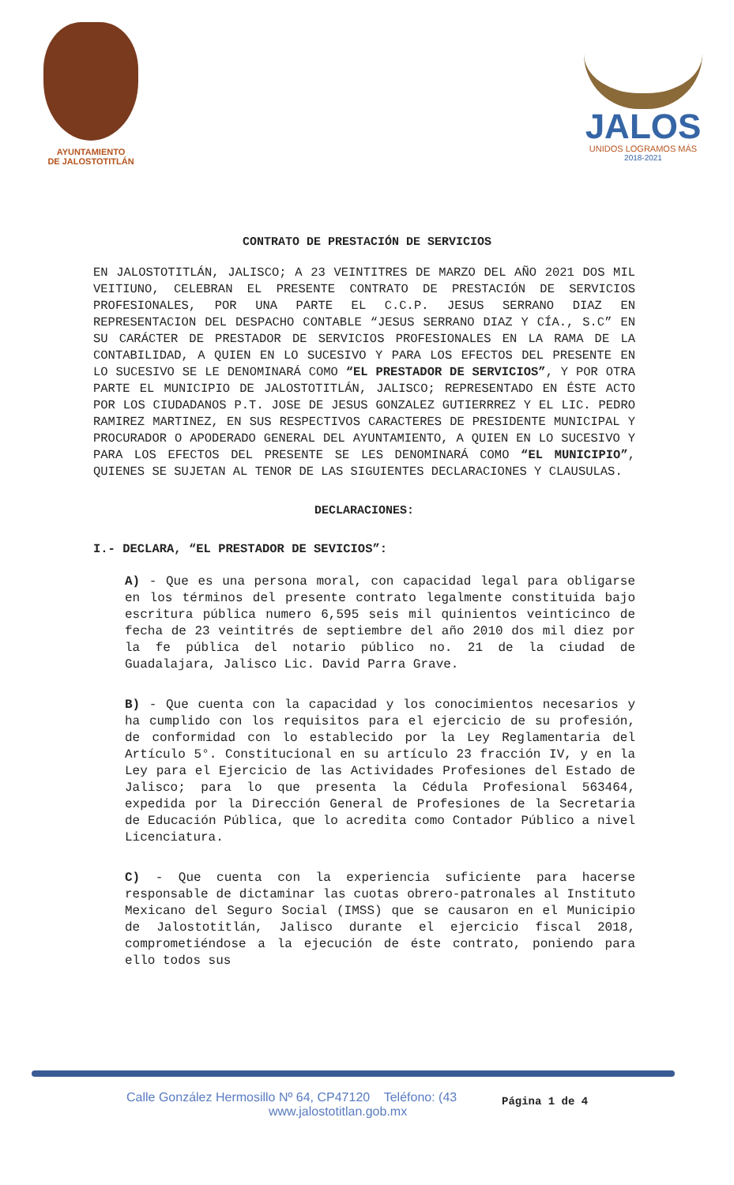AYUNTAMIENTO
DE JALOSTOTITLÁN
JALOS
UNIDOS LOGRAMOS MÁS
2018-2021
CONTRATO DE PRESTACIÓN DE SERVICIOS
EN JALOSTOTITLÁN, JALISCO; A 23 VEINTITRES DE MARZO DEL AÑO 2021 DOS MIL VEITIUNO, CELEBRAN EL PRESENTE CONTRATO DE PRESTACIÓN DE SERVICIOS PROFESIONALES, POR UNA PARTE EL C.C.P. JESUS SERRANO DIAZ EN REPRESENTACION DEL DESPACHO CONTABLE “JESUS SERRANO DIAZ Y CÍA., S.C” EN SU CARÁCTER DE PRESTADOR DE SERVICIOS PROFESIONALES EN LA RAMA DE LA CONTABILIDAD, A QUIEN EN LO SUCESIVO Y PARA LOS EFECTOS DEL PRESENTE EN LO SUCESIVO SE LE DENOMINARÁ COMO “EL PRESTADOR DE SERVICIOS”, Y POR OTRA PARTE EL MUNICIPIO DE JALOSTOTITLÁN, JALISCO; REPRESENTADO EN ÉSTE ACTO POR LOS CIUDADANOS P.T. JOSE DE JESUS GONZALEZ GUTIERRREZ Y EL LIC. PEDRO RAMIREZ MARTINEZ, EN SUS RESPECTIVOS CARACTERES DE PRESIDENTE MUNICIPAL Y PROCURADOR O APODERADO GENERAL DEL AYUNTAMIENTO, A QUIEN EN LO SUCESIVO Y PARA LOS EFECTOS DEL PRESENTE SE LES DENOMINARÁ COMO “EL MUNICIPIO”, QUIENES SE SUJETAN AL TENOR DE LAS SIGUIENTES DECLARACIONES Y CLAUSULAS.
DECLARACIONES:
I.- DECLARA, “EL PRESTADOR DE SEVICIOS”:
A) - Que es una persona moral, con capacidad legal para obligarse en los términos del presente contrato legalmente constituida bajo escritura pública numero 6,595 seis mil quinientos veinticinco de fecha de 23 veintitrés de septiembre del año 2010 dos mil diez por la fe pública del notario público no. 21 de la ciudad de Guadalajara, Jalisco Lic. David Parra Grave.
B) - Que cuenta con la capacidad y los conocimientos necesarios y ha cumplido con los requisitos para el ejercicio de su profesión, de conformidad con lo establecido por la Ley Reglamentaria del Artículo 5°. Constitucional en su artículo 23 fracción IV, y en la Ley para el Ejercicio de las Actividades Profesiones del Estado de Jalisco; para lo que presenta la Cédula Profesional 563464, expedida por la Dirección General de Profesiones de la Secretaria de Educación Pública, que lo acredita como Contador Público a nivel Licenciatura.
C) - Que cuenta con la experiencia suficiente para hacerse responsable de dictaminar las cuotas obrero-patronales al Instituto Mexicano del Seguro Social (IMSS) que se causaron en el Municipio de Jalostotitlán, Jalisco durante el ejercicio fiscal 2018, comprometiéndose a la ejecución de éste contrato, poniendo para ello todos sus
Calle González Hermosillo Nº 64, CP47120 Teléfono: (43
www.jalostotitlan.gob.mx
Página 1 de 4